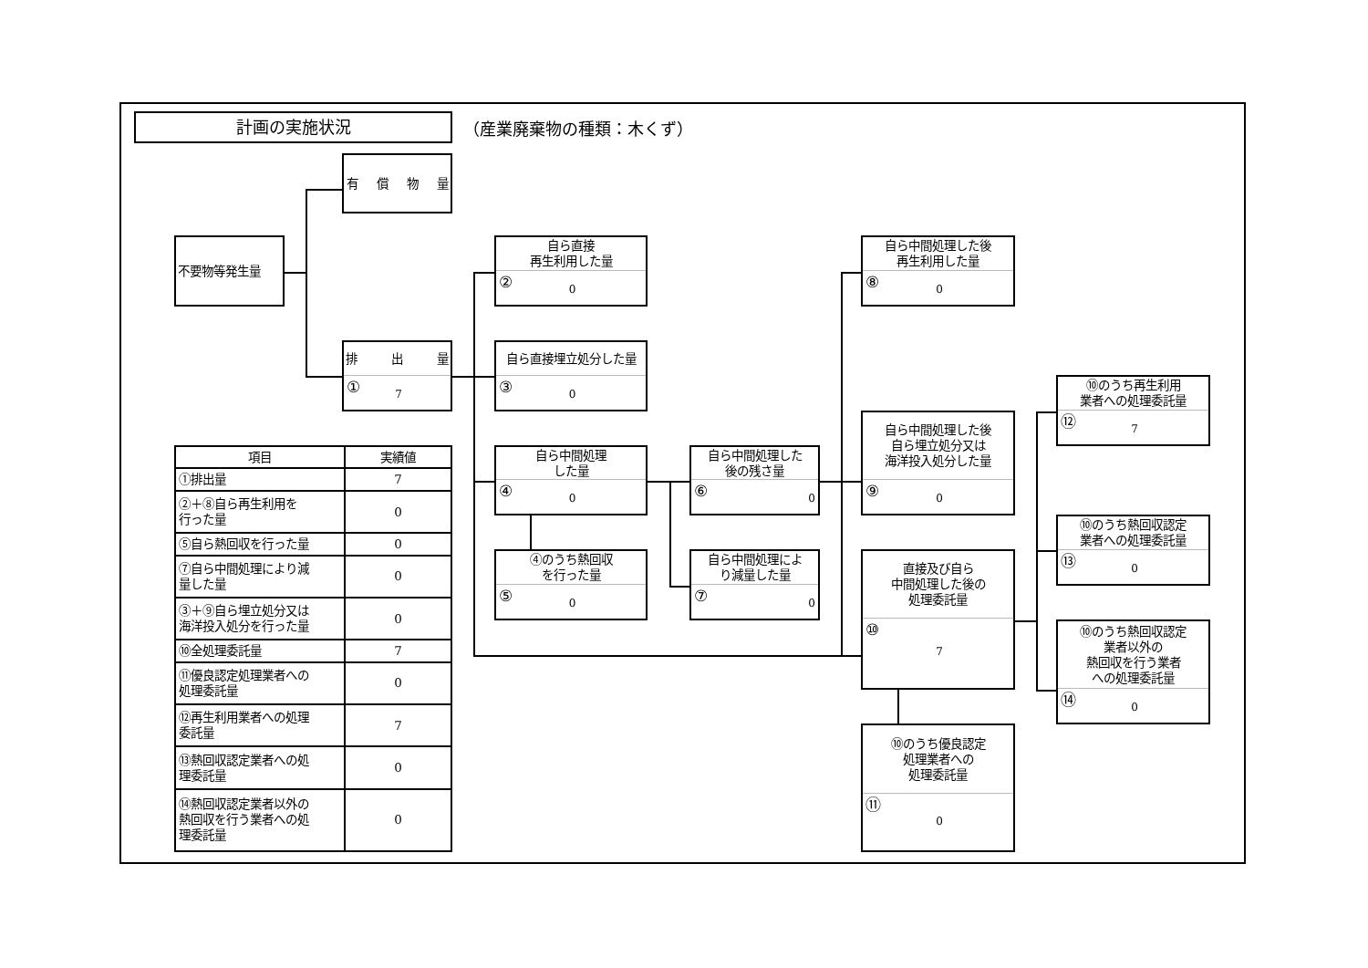計画の実施状況
（産業廃棄物の種類：木くず）
有 償 物 量
不要物等発生量
排 出 量
① 7
自ら直接
再生利用した量
② 0
自ら直接埋立処分した量
③ 0
自ら中間処理
した量
④ 0
④のうち熱回収
を行った量
⑤ 0
自ら中間処理した
後の残さ量
⑥ 0
自ら中間処理によ
り減量した量
⑦ 0
自ら中間処理した後
再生利用した量
⑧ 0
自ら中間処理した後
自ら埋立処分又は
海洋投入処分した量
⑨ 0
直接及び自ら
中間処理した後の
処理委託量
⑩ 7
⑩のうち優良認定
処理業者への
処理委託量
⑪ 0
⑩のうち再生利用
業者への処理委託量
⑫ 7
⑩のうち熱回収認定
業者への処理委託量
⑬ 0
⑩のうち熱回収認定
業者以外の
熱回収を行う業者
への処理委託量
⑭ 0
| 項目 | 実績値 |
| --- | --- |
| ①排出量 | 7 |
| ②＋⑧自ら再生利用を 行った量 | 0 |
| ⑤自ら熱回収を行った量 | 0 |
| ⑦自ら中間処理により減 量した量 | 0 |
| ③＋⑨自ら埋立処分又は 海洋投入処分を行った量 | 0 |
| ⑩全処理委託量 | 7 |
| ⑪優良認定処理業者への 処理委託量 | 0 |
| ⑫再生利用業者への処理 委託量 | 7 |
| ⑬熱回収認定業者への処 理委託量 | 0 |
| ⑭熱回収認定業者以外の 熱回収を行う業者への処 理委託量 | 0 |